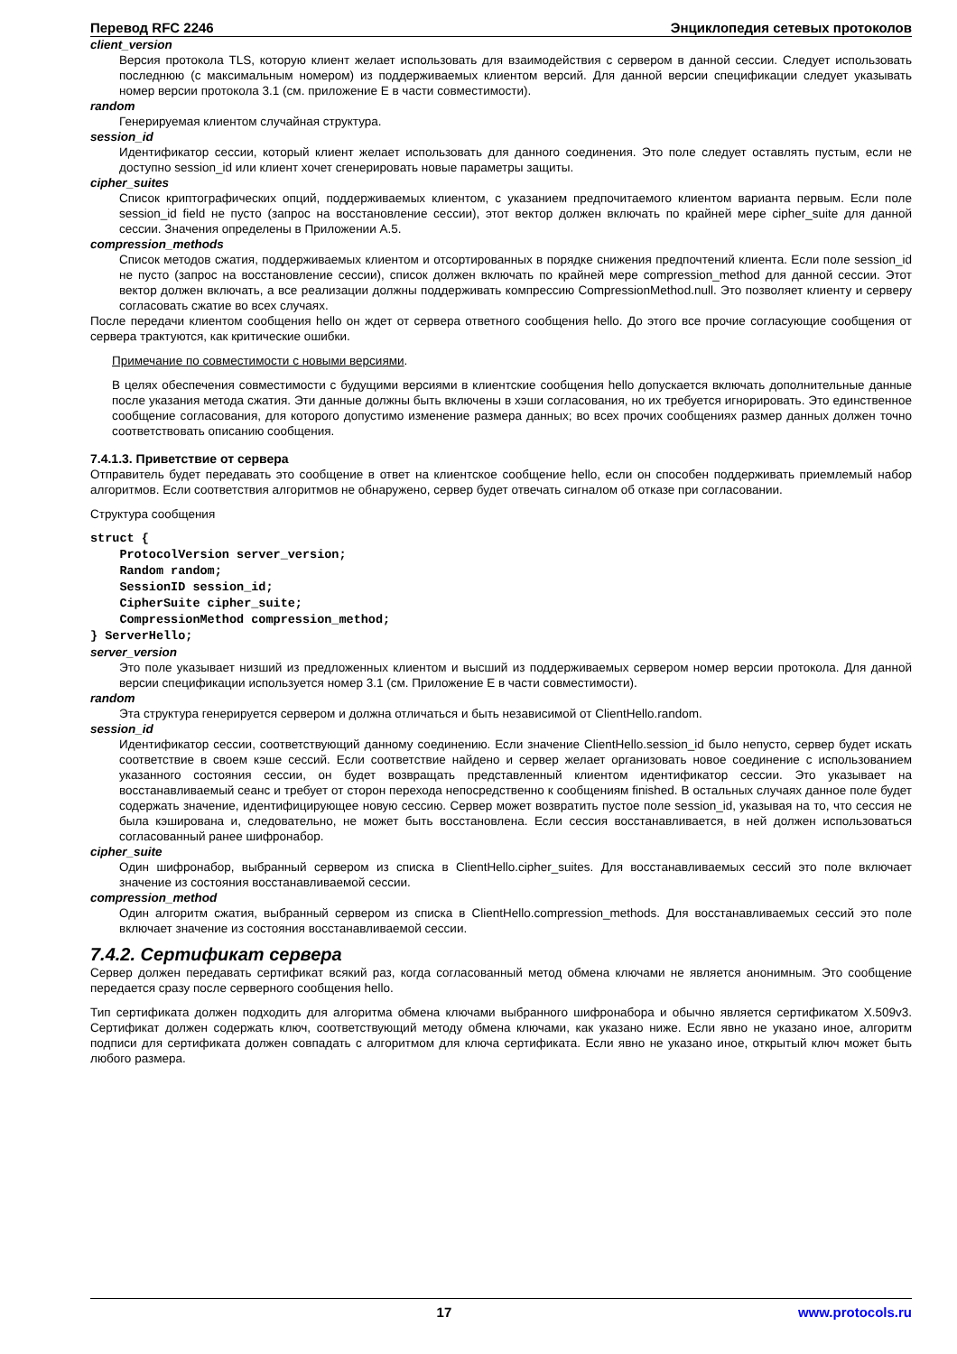Перевод RFC 2246 Энциклопедия сетевых протоколов
client_version
Версия протокола TLS, которую клиент желает использовать для взаимодействия с сервером в данной сессии. Следует использовать последнюю (с максимальным номером) из поддерживаемых клиентом версий. Для данной версии спецификации следует указывать номер версии протокола 3.1 (см. приложение E в части совместимости).
random
Генерируемая клиентом случайная структура.
session_id
Идентификатор сессии, который клиент желает использовать для данного соединения. Это поле следует оставлять пустым, если не доступно session_id или клиент хочет сгенерировать новые параметры защиты.
cipher_suites
Список криптографических опций, поддерживаемых клиентом, с указанием предпочитаемого клиентом варианта первым. Если поле session_id field не пусто (запрос на восстановление сессии), этот вектор должен включать по крайней мере cipher_suite для данной сессии. Значения определены в Приложении A.5.
compression_methods
Список методов сжатия, поддерживаемых клиентом и отсортированных в порядке снижения предпочтений клиента. Если поле session_id не пусто (запрос на восстановление сессии), список должен включать по крайней мере compression_method для данной сессии. Этот вектор должен включать, а все реализации должны поддерживать компрессию CompressionMethod.null. Это позволяет клиенту и серверу согласовать сжатие во всех случаях.
После передачи клиентом сообщения hello он ждет от сервера ответного сообщения hello. До этого все прочие согласующие сообщения от сервера трактуются, как критические ошибки.
Примечание по совместимости с новыми версиями.
В целях обеспечения совместимости с будущими версиями в клиентские сообщения hello допускается включать дополнительные данные после указания метода сжатия. Эти данные должны быть включены в хэши согласования, но их требуется игнорировать. Это единственное сообщение согласования, для которого допустимо изменение размера данных; во всех прочих сообщениях размер данных должен точно соответствовать описанию сообщения.
7.4.1.3. Приветствие от сервера
Отправитель будет передавать это сообщение в ответ на клиентское сообщение hello, если он способен поддерживать приемлемый набор алгоритмов. Если соответствия алгоритмов не обнаружено, сервер будет отвечать сигналом об отказе при согласовании.
Структура сообщения
struct {
    ProtocolVersion server_version;
    Random random;
    SessionID session_id;
    CipherSuite cipher_suite;
    CompressionMethod compression_method;
} ServerHello;
server_version
Это поле указывает низший из предложенных клиентом и высший из поддерживаемых сервером номер версии протокола. Для данной версии спецификации используется номер 3.1 (см. Приложение E в части совместимости).
random
Эта структура генерируется сервером и должна отличаться и быть независимой от ClientHello.random.
session_id
Идентификатор сессии, соответствующий данному соединению. Если значение ClientHello.session_id было непусто, сервер будет искать соответствие в своем кэше сессий. Если соответствие найдено и сервер желает организовать новое соединение с использованием указанного состояния сессии, он будет возвращать представленный клиентом идентификатор сессии. Это указывает на восстанавливаемый сеанс и требует от сторон перехода непосредственно к сообщениям finished. В остальных случаях данное поле будет содержать значение, идентифицирующее новую сессию. Сервер может возвратить пустое поле session_id, указывая на то, что сессия не была кэширована и, следовательно, не может быть восстановлена. Если сессия восстанавливается, в ней должен использоваться согласованный ранее шифронабор.
cipher_suite
Один шифронабор, выбранный сервером из списка в ClientHello.cipher_suites. Для восстанавливаемых сессий это поле включает значение из состояния восстанавливаемой сессии.
compression_method
Один алгоритм сжатия, выбранный сервером из списка в ClientHello.compression_methods. Для восстанавливаемых сессий это поле включает значение из состояния восстанавливаемой сессии.
7.4.2. Сертификат сервера
Сервер должен передавать сертификат всякий раз, когда согласованный метод обмена ключами не является анонимным. Это сообщение передается сразу после серверного сообщения hello.
Тип сертификата должен подходить для алгоритма обмена ключами выбранного шифронабора и обычно является сертификатом X.509v3. Сертификат должен содержать ключ, соответствующий методу обмена ключами, как указано ниже. Если явно не указано иное, алгоритм подписи для сертификата должен совпадать с алгоритмом для ключа сертификата. Если явно не указано иное, открытый ключ может быть любого размера.
17 www.protocols.ru